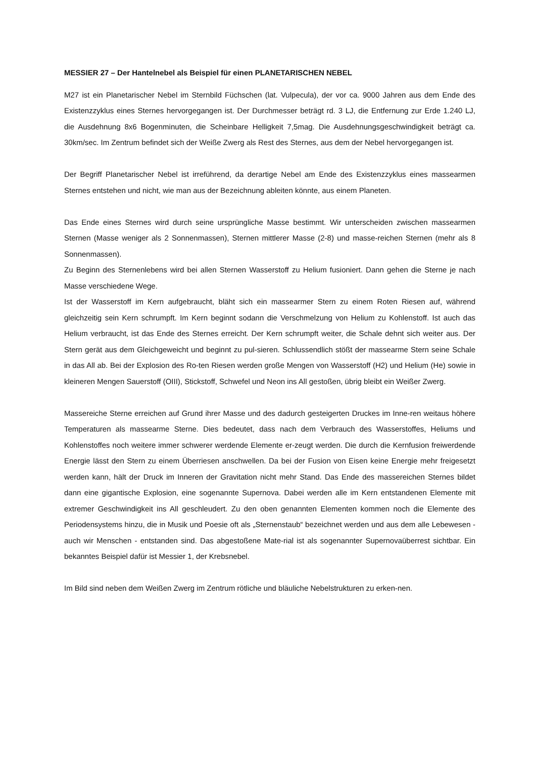MESSIER 27 – Der Hantelnebel als Beispiel für einen PLANETARISCHEN NEBEL
M27 ist ein Planetarischer Nebel im Sternbild Füchschen (lat. Vulpecula), der vor ca. 9000 Jahren aus dem Ende des Existenzzyklus eines Sternes hervorgegangen ist. Der Durchmesser beträgt rd. 3 LJ, die Entfernung zur Erde 1.240 LJ, die Ausdehnung 8x6 Bogenminuten, die Scheinbare Helligkeit 7,5mag. Die Ausdehnungsgeschwindigkeit beträgt ca. 30km/sec. Im Zentrum befindet sich der Weiße Zwerg als Rest des Sternes, aus dem der Nebel hervorgegangen ist.
Der Begriff Planetarischer Nebel ist irreführend, da derartige Nebel am Ende des Existenzzyklus eines massearmen Sternes entstehen und nicht, wie man aus der Bezeichnung ableiten könnte, aus einem Planeten.
Das Ende eines Sternes wird durch seine ursprüngliche Masse bestimmt. Wir unterscheiden zwischen massearmen Sternen (Masse weniger als 2 Sonnenmassen), Sternen mittlerer Masse (2-8) und masse-reichen Sternen (mehr als 8 Sonnenmassen).
Zu Beginn des Sternenlebens wird bei allen Sternen Wasserstoff zu Helium fusioniert. Dann gehen die Sterne je nach Masse verschiedene Wege.
Ist der Wasserstoff im Kern aufgebraucht, bläht sich ein massearmer Stern zu einem Roten Riesen auf, während gleichzeitig sein Kern schrumpft. Im Kern beginnt sodann die Verschmelzung von Helium zu Kohlenstoff. Ist auch das Helium verbraucht, ist das Ende des Sternes erreicht. Der Kern schrumpft weiter, die Schale dehnt sich weiter aus. Der Stern gerät aus dem Gleichgeweicht und beginnt zu pul-sieren. Schlussendlich stößt der massearme Stern seine Schale in das All ab. Bei der Explosion des Ro-ten Riesen werden große Mengen von Wasserstoff (H2) und Helium (He) sowie in kleineren Mengen Sauerstoff (OIII), Stickstoff, Schwefel und Neon ins All gestoßen, übrig bleibt ein Weißer Zwerg.
Massereiche Sterne erreichen auf Grund ihrer Masse und des dadurch gesteigerten Druckes im Inne-ren weitaus höhere Temperaturen als massearme Sterne. Dies bedeutet, dass nach dem Verbrauch des Wasserstoffes, Heliums und Kohlenstoffes noch weitere immer schwerer werdende Elemente er-zeugt werden. Die durch die Kernfusion freiwerdende Energie lässt den Stern zu einem Überriesen anschwellen. Da bei der Fusion von Eisen keine Energie mehr freigesetzt werden kann, hält der Druck im Inneren der Gravitation nicht mehr Stand. Das Ende des massereichen Sternes bildet dann eine gigantische Explosion, eine sogenannte Supernova. Dabei werden alle im Kern entstandenen Elemente mit extremer Geschwindigkeit ins All geschleudert. Zu den oben genannten Elementen kommen noch die Elemente des Periodensystems hinzu, die in Musik und Poesie oft als „Sternenstaub“ bezeichnet werden und aus dem alle Lebewesen - auch wir Menschen - entstanden sind. Das abgestoßene Mate-rial ist als sogenannter Supernovaüberrest sichtbar. Ein bekanntes Beispiel dafür ist Messier 1, der Krebsnebel.
Im Bild sind neben dem Weißen Zwerg im Zentrum rötliche und bläuliche Nebelstrukturen zu erken-nen.